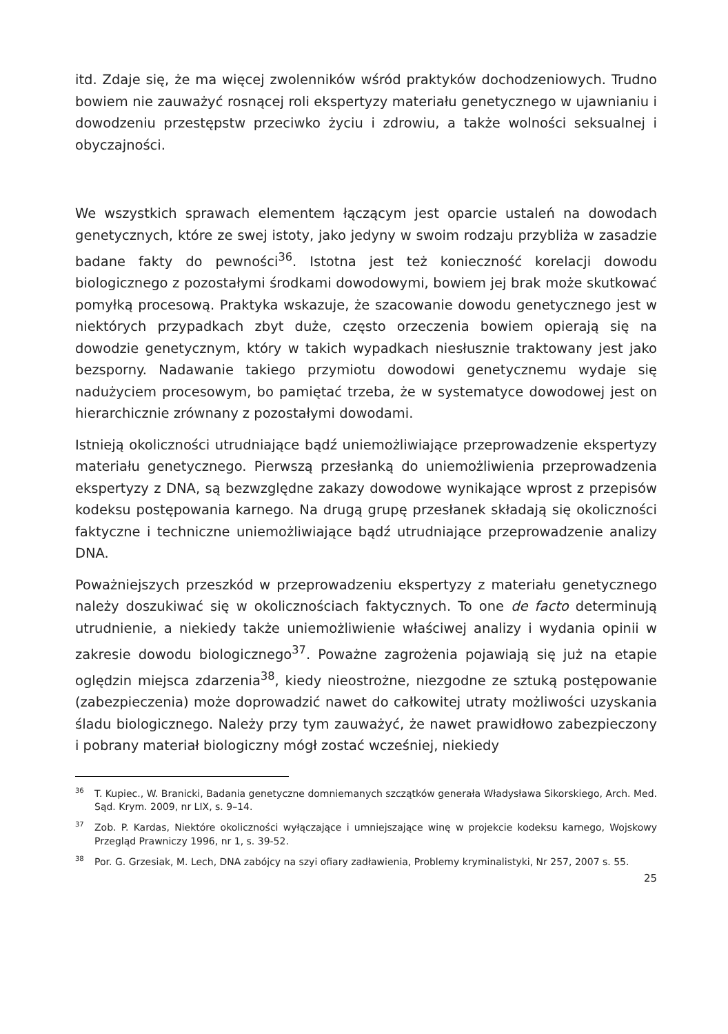itd. Zdaje się, że ma więcej zwolenników wśród praktyków dochodzeniowych. Trudno bowiem nie zauważyć rosnącej roli ekspertyzy materiału genetycznego w ujawnianiu i dowodzeniu przestępstw przeciwko życiu i zdrowiu, a także wolności seksualnej i obyczajności.
We wszystkich sprawach elementem łączącym jest oparcie ustaleń na dowodach genetycznych, które ze swej istoty, jako jedyny w swoim rodzaju przybliża w zasadzie badane fakty do pewności<sup>36</sup>. Istotna jest też konieczność korelacji dowodu biologicznego z pozostałymi środkami dowodowymi, bowiem jej brak może skutkować pomyłką procesową. Praktyka wskazuje, że szacowanie dowodu genetycznego jest w niektórych przypadkach zbyt duże, często orzeczenia bowiem opierają się na dowodzie genetycznym, który w takich wypadkach niesłusznie traktowany jest jako bezsporny. Nadawanie takiego przymiotu dowodowi genetycznemu wydaje się nadużyciem procesowym, bo pamiętać trzeba, że w systematyce dowodowej jest on hierarchicznie zrównany z pozostałymi dowodami.
Istnieją okoliczności utrudniające bądź uniemożliwiające przeprowadzenie ekspertyzy materiału genetycznego. Pierwszą przesłanką do uniemożliwienia przeprowadzenia ekspertyzy z DNA, są bezwzględne zakazy dowodowe wynikające wprost z przepisów kodeksu postępowania karnego. Na drugą grupę przesłanek składają się okoliczności faktyczne i techniczne uniemożliwiające bądź utrudniające przeprowadzenie analizy DNA.
Poważniejszych przeszkód w przeprowadzeniu ekspertyzy z materiału genetycznego należy doszukiwać się w okolicznościach faktycznych. To one de facto determinują utrudnienie, a niekiedy także uniemożliwienie właściwej analizy i wydania opinii w zakresie dowodu biologicznego<sup>37</sup>. Poważne zagrożenia pojawiają się już na etapie oględzin miejsca zdarzenia<sup>38</sup>, kiedy nieostrożne, niezgodne ze sztuką postępowanie (zabezpieczenia) może doprowadzić nawet do całkowitej utraty możliwości uzyskania śladu biologicznego. Należy przy tym zauważyć, że nawet prawidłowo zabezpieczony i pobrany materiał biologiczny mógł zostać wcześniej, niekiedy
<sup>36</sup> T. Kupiec., W. Branicki, Badania genetyczne domniemanych szczątków generała Władysława Sikorskiego, Arch. Med. Sąd. Krym. 2009, nr LIX, s. 9–14.
<sup>37</sup> Zob. P. Kardas, Niektóre okoliczności wyłączające i umniejszające winę w projekcie kodeksu karnego, Wojskowy Przegląd Prawniczy 1996, nr 1, s. 39-52.
<sup>38</sup> Por. G. Grzesiak, M. Lech, DNA zabójcy na szyi ofiary zadławienia, Problemy kryminalistyki, Nr 257, 2007 s. 55.
25